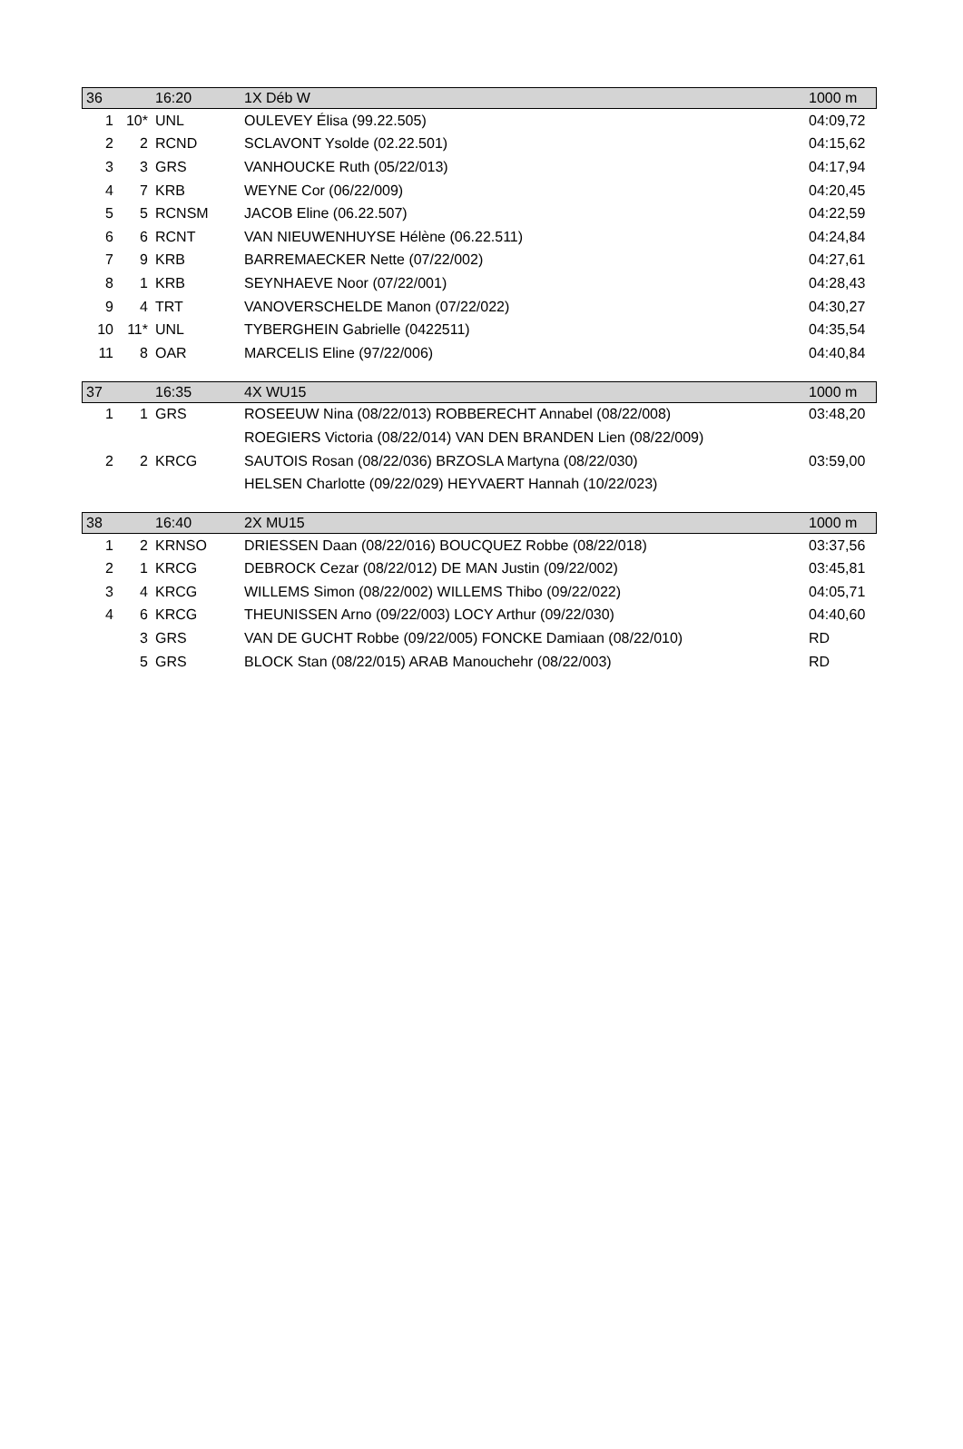| 36 | | 16:20 | 1X Déb W | 1000 m |
| 1 | 10* | UNL | OULEVEY Élisa (99.22.505) | 04:09,72 |
| 2 | 2 | RCND | SCLAVONT Ysolde (02.22.501) | 04:15,62 |
| 3 | 3 | GRS | VANHOUCKE Ruth (05/22/013) | 04:17,94 |
| 4 | 7 | KRB | WEYNE Cor (06/22/009) | 04:20,45 |
| 5 | 5 | RCNSM | JACOB Eline (06.22.507) | 04:22,59 |
| 6 | 6 | RCNT | VAN NIEUWENHUYSE Hélène (06.22.511) | 04:24,84 |
| 7 | 9 | KRB | BARREMAECKER Nette (07/22/002) | 04:27,61 |
| 8 | 1 | KRB | SEYNHAEVE Noor (07/22/001) | 04:28,43 |
| 9 | 4 | TRT | VANOVERSCHELDE Manon (07/22/022) | 04:30,27 |
| 10 | 11* | UNL | TYBERGHEIN Gabrielle (0422511) | 04:35,54 |
| 11 | 8 | OAR | MARCELIS Eline (97/22/006) | 04:40,84 |
| 37 | | 16:35 | 4X WU15 | 1000 m |
| 1 | 1 | GRS | ROSEEUW Nina (08/22/013) ROBBERECHT Annabel (08/22/008) | 03:48,20 |
| | | | ROEGIERS Victoria (08/22/014) VAN DEN BRANDEN Lien (08/22/009) | |
| 2 | 2 | KRCG | SAUTOIS Rosan (08/22/036) BRZOSLA Martyna (08/22/030) | 03:59,00 |
| | | | HELSEN Charlotte (09/22/029) HEYVAERT Hannah (10/22/023) | |
| 38 | | 16:40 | 2X MU15 | 1000 m |
| 1 | 2 | KRNSO | DRIESSEN Daan (08/22/016) BOUCQUEZ Robbe (08/22/018) | 03:37,56 |
| 2 | 1 | KRCG | DEBROCK Cezar (08/22/012) DE MAN Justin (09/22/002) | 03:45,81 |
| 3 | 4 | KRCG | WILLEMS Simon (08/22/002) WILLEMS Thibo (09/22/022) | 04:05,71 |
| 4 | 6 | KRCG | THEUNISSEN Arno (09/22/003) LOCY Arthur (09/22/030) | 04:40,60 |
| | 3 | GRS | VAN DE GUCHT Robbe (09/22/005) FONCKE Damiaan (08/22/010) | RD |
| | 5 | GRS | BLOCK Stan (08/22/015) ARAB Manouchehr (08/22/003) | RD |